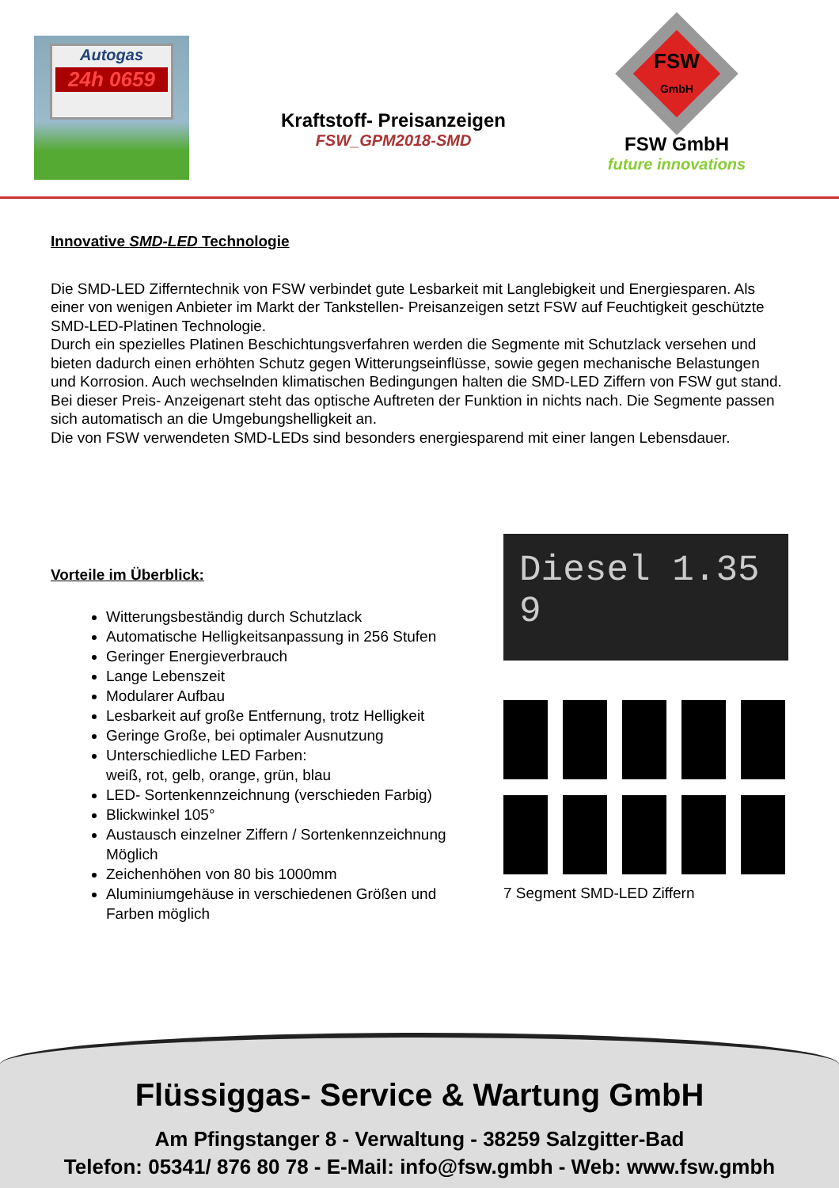Autogas
24h 0659
Kraftstoff- Preisanzeigen
FSW_GPM2018-SMD
FSW
GmbH
FSW GmbH
future innovations
Innovative SMD-LED Technologie
Die SMD-LED Zifferntechnik von FSW verbindet gute Lesbarkeit mit Langlebigkeit und Energiesparen. Als einer von wenigen Anbieter im Markt der Tankstellen- Preisanzeigen setzt FSW auf Feuchtigkeit geschützte SMD-LED-Platinen Technologie.
Durch ein spezielles Platinen Beschichtungsverfahren werden die Segmente mit Schutzlack versehen und bieten dadurch einen erhöhten Schutz gegen Witterungseinflüsse, sowie gegen mechanische Belastungen und Korrosion. Auch wechselnden klimatischen Bedingungen halten die SMD-LED Ziffern von FSW gut stand.
Bei dieser Preis- Anzeigenart steht das optische Auftreten der Funktion in nichts nach. Die Segmente passen sich automatisch an die Umgebungshelligkeit an.
Die von FSW verwendeten SMD-LEDs sind besonders energiesparend mit einer langen Lebensdauer.
Vorteile im Überblick:
Witterungsbeständig durch Schutzlack
Automatische Helligkeitsanpassung in 256 Stufen
Geringer Energieverbrauch
Lange Lebenszeit
Modularer Aufbau
Lesbarkeit auf große Entfernung, trotz Helligkeit
Geringe Große, bei optimaler Ausnutzung
Unterschiedliche LED Farben:
weiß, rot, gelb, orange, grün, blau
LED- Sortenkennzeichnung (verschieden Farbig)
Blickwinkel 105°
Austausch einzelner Ziffern / Sortenkennzeichnung Möglich
Zeichenhöhen von 80 bis 1000mm
Aluminiumgehäuse in verschiedenen Größen und Farben möglich
Diesel 1.35 9
7 Segment SMD-LED Ziffern
Flüssiggas- Service & Wartung GmbH
Am Pfingstanger 8 - Verwaltung - 38259 Salzgitter-Bad
Telefon: 05341/ 876 80 78 - E-Mail: info@fsw.gmbh - Web: www.fsw.gmbh